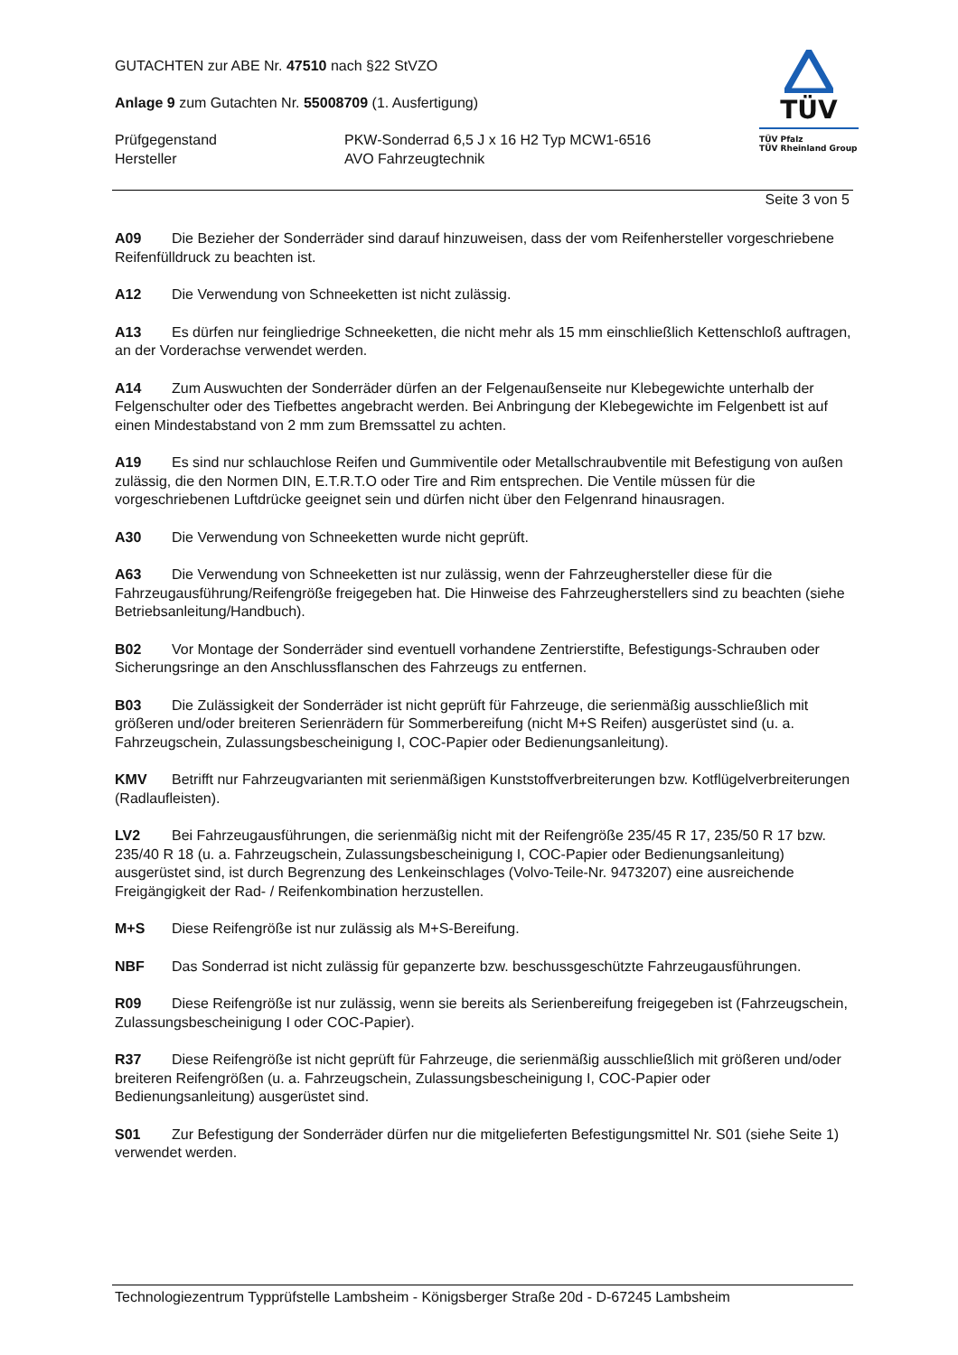GUTACHTEN zur ABE Nr. 47510 nach §22 StVZO
Anlage 9 zum Gutachten Nr. 55008709 (1. Ausfertigung)
Prüfgegenstand PKW-Sonderrad 6,5 J x 16 H2 Typ MCW1-6516
Hersteller AVO Fahrzeugtechnik
TÜV
TÜV Pfalz
TÜV Rheinland Group
Seite 3 von 5
A09 Die Bezieher der Sonderräder sind darauf hinzuweisen, dass der vom Reifenhersteller vorgeschriebene Reifenfülldruck zu beachten ist.
A12 Die Verwendung von Schneeketten ist nicht zulässig.
A13 Es dürfen nur feingliedrige Schneeketten, die nicht mehr als 15 mm einschließlich Kettenschloß auftragen, an der Vorderachse verwendet werden.
A14 Zum Auswuchten der Sonderräder dürfen an der Felgenaußenseite nur Klebegewichte unterhalb der Felgenschulter oder des Tiefbettes angebracht werden. Bei Anbringung der Klebegewichte im Felgenbett ist auf einen Mindestabstand von 2 mm zum Bremssattel zu achten.
A19 Es sind nur schlauchlose Reifen und Gummiventile oder Metallschraubventile mit Befestigung von außen zulässig, die den Normen DIN, E.T.R.T.O oder Tire and Rim entsprechen. Die Ventile müssen für die vorgeschriebenen Luftdrücke geeignet sein und dürfen nicht über den Felgenrand hinausragen.
A30 Die Verwendung von Schneeketten wurde nicht geprüft.
A63 Die Verwendung von Schneeketten ist nur zulässig, wenn der Fahrzeughersteller diese für die Fahrzeugausführung/Reifengröße freigegeben hat. Die Hinweise des Fahrzeugherstellers sind zu beachten (siehe Betriebsanleitung/Handbuch).
B02 Vor Montage der Sonderräder sind eventuell vorhandene Zentrierstifte, Befestigungs-Schrauben oder Sicherungsringe an den Anschlussflanschen des Fahrzeugs zu entfernen.
B03 Die Zulässigkeit der Sonderräder ist nicht geprüft für Fahrzeuge, die serienmäßig ausschließlich mit größeren und/oder breiteren Serienrädern für Sommerbereifung (nicht M+S Reifen) ausgerüstet sind (u. a. Fahrzeugschein, Zulassungsbescheinigung I, COC-Papier oder Bedienungsanleitung).
KMV Betrifft nur Fahrzeugvarianten mit serienmäßigen Kunststoffverbreiterungen bzw. Kotflügelverbreiterungen (Radlaufleisten).
LV2 Bei Fahrzeugausführungen, die serienmäßig nicht mit der Reifengröße 235/45 R 17, 235/50 R 17 bzw. 235/40 R 18 (u. a. Fahrzeugschein, Zulassungsbescheinigung I, COC-Papier oder Bedienungsanleitung) ausgerüstet sind, ist durch Begrenzung des Lenkeinschlages (Volvo-Teile-Nr. 9473207) eine ausreichende Freigängigkeit der Rad- / Reifenkombination herzustellen.
M+S Diese Reifengröße ist nur zulässig als M+S-Bereifung.
NBF Das Sonderrad ist nicht zulässig für gepanzerte bzw. beschussgeschützte Fahrzeugausführungen.
R09 Diese Reifengröße ist nur zulässig, wenn sie bereits als Serienbereifung freigegeben ist (Fahrzeugschein, Zulassungsbescheinigung I oder COC-Papier).
R37 Diese Reifengröße ist nicht geprüft für Fahrzeuge, die serienmäßig ausschließlich mit größeren und/oder breiteren Reifengrößen (u. a. Fahrzeugschein, Zulassungsbescheinigung I, COC-Papier oder Bedienungsanleitung) ausgerüstet sind.
S01 Zur Befestigung der Sonderräder dürfen nur die mitgelieferten Befestigungsmittel Nr. S01 (siehe Seite 1) verwendet werden.
Technologiezentrum Typprüfstelle Lambsheim - Königsberger Straße 20d - D-67245 Lambsheim